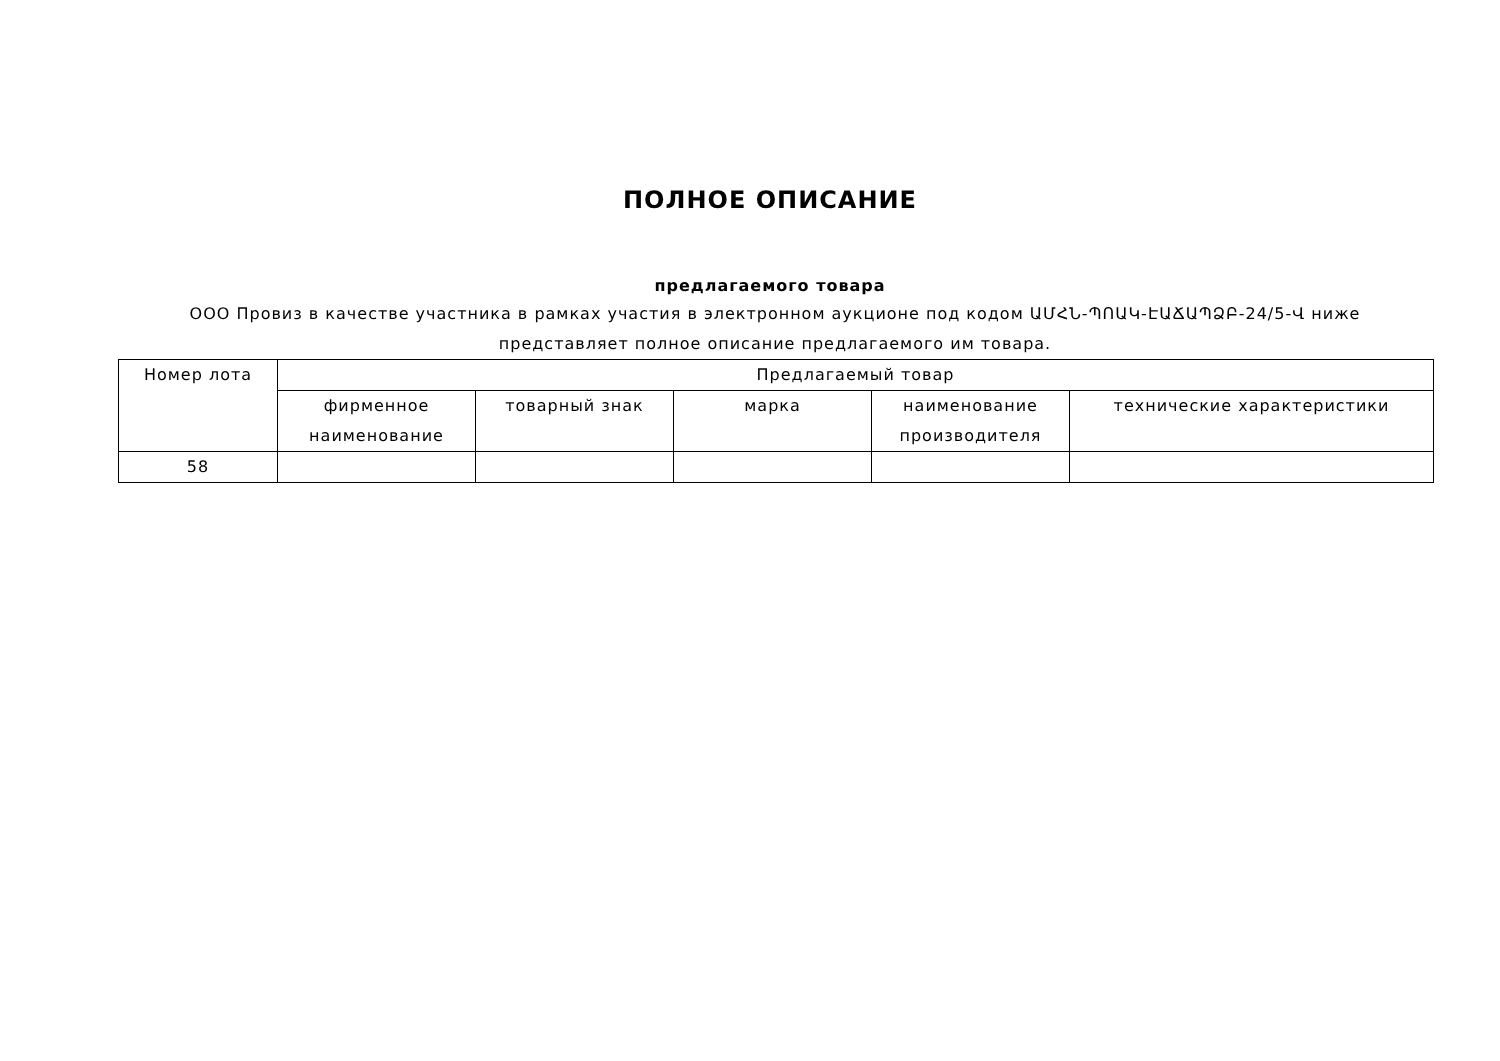ПОЛНОЕ ОПИСАНИЕ
предлагаемого товара
ООО Провиз в качестве участника в рамках участия в электронном аукционе под кодом ԱՄՀՆ-ՊՈԱԿ-ԷԱՃԱՊՁԲ-24/5-Վ ниже представляет полное описание предлагаемого им товара.
| Номер лота | Предлагаемый товар | | | | |
| --- | --- | --- | --- | --- | --- |
| | фирменное наименование | товарный знак | марка | наименование производителя | технические характеристики |
| 58 | | | | | |